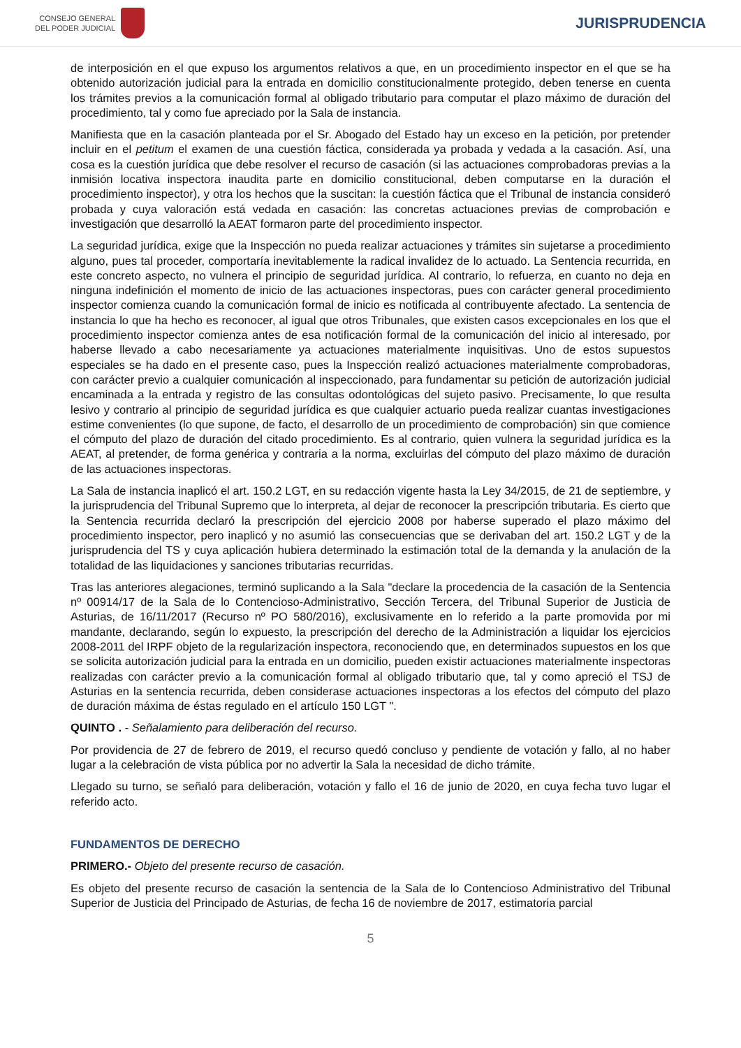CONSEJO GENERAL
DEL PODER JUDICIAL
JURISPRUDENCIA
de interposición en el que expuso los argumentos relativos a que, en un procedimiento inspector en el que se ha obtenido autorización judicial para la entrada en domicilio constitucionalmente protegido, deben tenerse en cuenta los trámites previos a la comunicación formal al obligado tributario para computar el plazo máximo de duración del procedimiento, tal y como fue apreciado por la Sala de instancia.
Manifiesta que en la casación planteada por el Sr. Abogado del Estado hay un exceso en la petición, por pretender incluir en el petitum el examen de una cuestión fáctica, considerada ya probada y vedada a la casación. Así, una cosa es la cuestión jurídica que debe resolver el recurso de casación (si las actuaciones comprobadoras previas a la inmisión locativa inspectora inaudita parte en domicilio constitucional, deben computarse en la duración el procedimiento inspector), y otra los hechos que la suscitan: la cuestión fáctica que el Tribunal de instancia consideró probada y cuya valoración está vedada en casación: las concretas actuaciones previas de comprobación e investigación que desarrolló la AEAT formaron parte del procedimiento inspector.
La seguridad jurídica, exige que la Inspección no pueda realizar actuaciones y trámites sin sujetarse a procedimiento alguno, pues tal proceder, comportaría inevitablemente la radical invalidez de lo actuado. La Sentencia recurrida, en este concreto aspecto, no vulnera el principio de seguridad jurídica. Al contrario, lo refuerza, en cuanto no deja en ninguna indefinición el momento de inicio de las actuaciones inspectoras, pues con carácter general procedimiento inspector comienza cuando la comunicación formal de inicio es notificada al contribuyente afectado. La sentencia de instancia lo que ha hecho es reconocer, al igual que otros Tribunales, que existen casos excepcionales en los que el procedimiento inspector comienza antes de esa notificación formal de la comunicación del inicio al interesado, por haberse llevado a cabo necesariamente ya actuaciones materialmente inquisitivas. Uno de estos supuestos especiales se ha dado en el presente caso, pues la Inspección realizó actuaciones materialmente comprobadoras, con carácter previo a cualquier comunicación al inspeccionado, para fundamentar su petición de autorización judicial encaminada a la entrada y registro de las consultas odontológicas del sujeto pasivo. Precisamente, lo que resulta lesivo y contrario al principio de seguridad jurídica es que cualquier actuario pueda realizar cuantas investigaciones estime convenientes (lo que supone, de facto, el desarrollo de un procedimiento de comprobación) sin que comience el cómputo del plazo de duración del citado procedimiento. Es al contrario, quien vulnera la seguridad jurídica es la AEAT, al pretender, de forma genérica y contraria a la norma, excluirlas del cómputo del plazo máximo de duración de las actuaciones inspectoras.
La Sala de instancia inaplicó el art. 150.2 LGT, en su redacción vigente hasta la Ley 34/2015, de 21 de septiembre, y la jurisprudencia del Tribunal Supremo que lo interpreta, al dejar de reconocer la prescripción tributaria. Es cierto que la Sentencia recurrida declaró la prescripción del ejercicio 2008 por haberse superado el plazo máximo del procedimiento inspector, pero inaplicó y no asumió las consecuencias que se derivaban del art. 150.2 LGT y de la jurisprudencia del TS y cuya aplicación hubiera determinado la estimación total de la demanda y la anulación de la totalidad de las liquidaciones y sanciones tributarias recurridas.
Tras las anteriores alegaciones, terminó suplicando a la Sala "declare la procedencia de la casación de la Sentencia nº 00914/17 de la Sala de lo Contencioso-Administrativo, Sección Tercera, del Tribunal Superior de Justicia de Asturias, de 16/11/2017 (Recurso nº PO 580/2016), exclusivamente en lo referido a la parte promovida por mi mandante, declarando, según lo expuesto, la prescripción del derecho de la Administración a liquidar los ejercicios 2008-2011 del IRPF objeto de la regularización inspectora, reconociendo que, en determinados supuestos en los que se solicita autorización judicial para la entrada en un domicilio, pueden existir actuaciones materialmente inspectoras realizadas con carácter previo a la comunicación formal al obligado tributario que, tal y como apreció el TSJ de Asturias en la sentencia recurrida, deben considerase actuaciones inspectoras a los efectos del cómputo del plazo de duración máxima de éstas regulado en el artículo 150 LGT ".
QUINTO . - Señalamiento para deliberación del recurso.
Por providencia de 27 de febrero de 2019, el recurso quedó concluso y pendiente de votación y fallo, al no haber lugar a la celebración de vista pública por no advertir la Sala la necesidad de dicho trámite.
Llegado su turno, se señaló para deliberación, votación y fallo el 16 de junio de 2020, en cuya fecha tuvo lugar el referido acto.
FUNDAMENTOS DE DERECHO
PRIMERO.- Objeto del presente recurso de casación.
Es objeto del presente recurso de casación la sentencia de la Sala de lo Contencioso Administrativo del Tribunal Superior de Justicia del Principado de Asturias, de fecha 16 de noviembre de 2017, estimatoria parcial
5